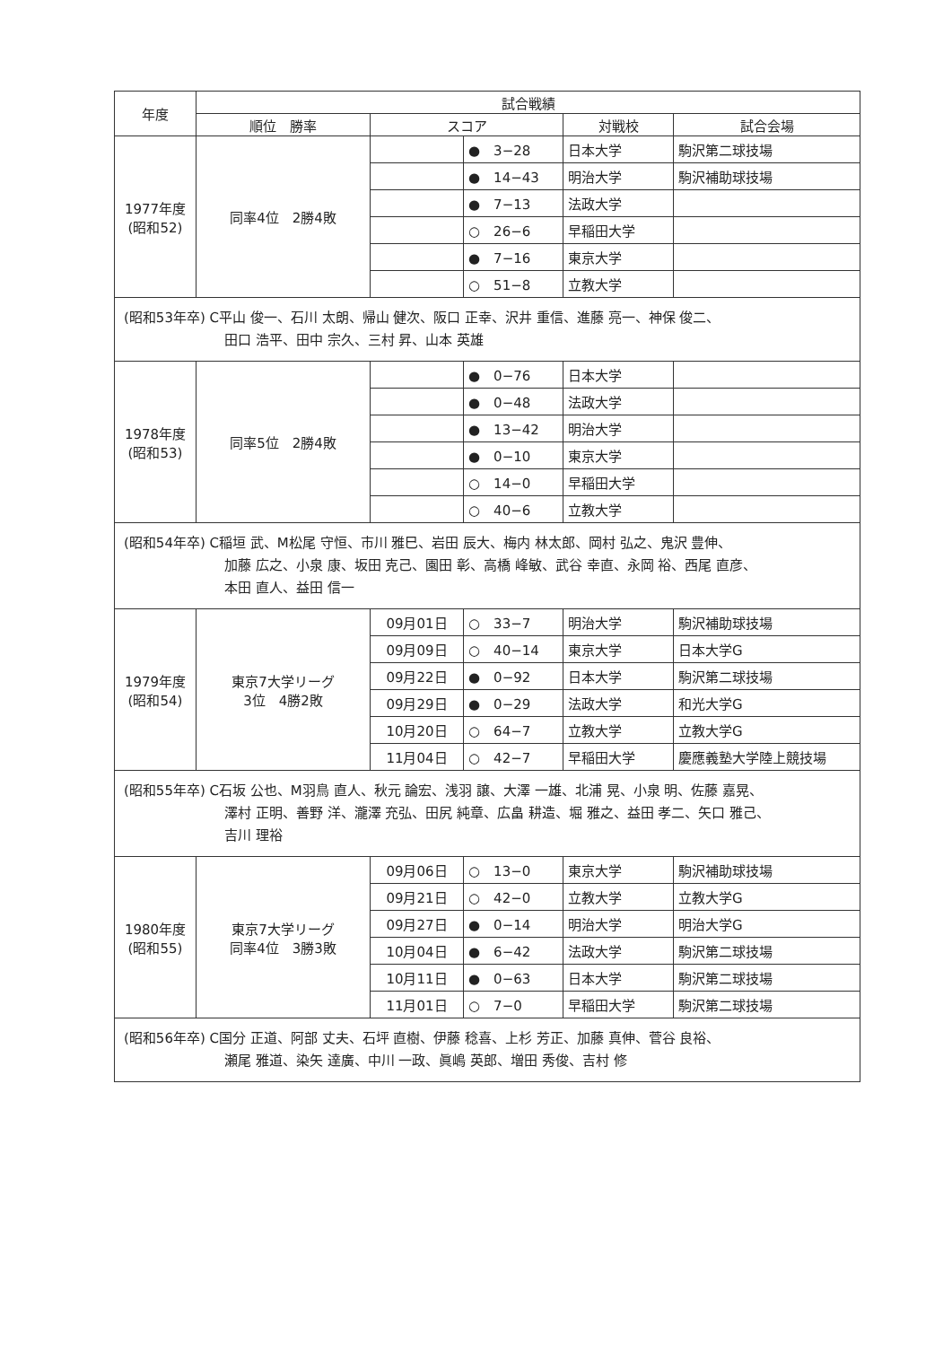| 年度 | 試合戦績 | | | | |
| --- | --- | --- | --- | --- | --- |
| | 順位 勝率 | スコア | | 対戦校 | 試合会場 |
| 1977年度 (昭和52) | 同率4位 2勝4敗 | | ● 3−28 | 日本大学 | 駒沢第二球技場 |
| | | | ● 14−43 | 明治大学 | 駒沢補助球技場 |
| | | | ● 7−13 | 法政大学 | |
| | | | ○ 26−6 | 早稲田大学 | |
| | | | ● 7−16 | 東京大学 | |
| | | | ○ 51−8 | 立教大学 | |
| (昭和53年卒) C平山 俊一、石川 太朗、帰山 健次、阪口 正幸、沢井 重信、進藤 亮一、神保 俊二、 田口 浩平、田中 宗久、三村 昇、山本 英雄 | | | | | |
| 1978年度 (昭和53) | 同率5位 2勝4敗 | | ● 0−76 | 日本大学 | |
| | | | ● 0−48 | 法政大学 | |
| | | | ● 13−42 | 明治大学 | |
| | | | ● 0−10 | 東京大学 | |
| | | | ○ 14−0 | 早稲田大学 | |
| | | | ○ 40−6 | 立教大学 | |
| (昭和54年卒) C稲垣 武、M松尾 守恒、市川 雅巳、岩田 辰大、梅内 林太郎、岡村 弘之、鬼沢 豊伸、 加藤 広之、小泉 康、坂田 克己、園田 彰、高橋 峰敏、武谷 幸直、永岡 裕、西尾 直彦、 本田 直人、益田 信一 | | | | | |
| 1979年度 (昭和54) | 東京7大学リーグ 3位 4勝2敗 | 09月01日 | ○ 33−7 | 明治大学 | 駒沢補助球技場 |
| | | 09月09日 | ○ 40−14 | 東京大学 | 日本大学G |
| | | 09月22日 | ● 0−92 | 日本大学 | 駒沢第二球技場 |
| | | 09月29日 | ● 0−29 | 法政大学 | 和光大学G |
| | | 10月20日 | ○ 64−7 | 立教大学 | 立教大学G |
| | | 11月04日 | ○ 42−7 | 早稲田大学 | 慶應義塾大学陸上競技場 |
| (昭和55年卒) C石坂 公也、M羽鳥 直人、秋元 論宏、浅羽 譲、大澤 一雄、北浦 晃、小泉 明、佐藤 嘉晃、 澤村 正明、善野 洋、瀧澤 充弘、田尻 純章、広畠 耕造、堀 雅之、益田 孝二、矢口 雅己、 吉川 理裕 | | | | | |
| 1980年度 (昭和55) | 東京7大学リーグ 同率4位 3勝3敗 | 09月06日 | ○ 13−0 | 東京大学 | 駒沢補助球技場 |
| | | 09月21日 | ○ 42−0 | 立教大学 | 立教大学G |
| | | 09月27日 | ● 0−14 | 明治大学 | 明治大学G |
| | | 10月04日 | ● 6−42 | 法政大学 | 駒沢第二球技場 |
| | | 10月11日 | ● 0−63 | 日本大学 | 駒沢第二球技場 |
| | | 11月01日 | ○ 7−0 | 早稲田大学 | 駒沢第二球技場 |
| (昭和56年卒) C国分 正道、阿部 丈夫、石坪 直樹、伊藤 稔喜、上杉 芳正、加藤 真伸、菅谷 良裕、 瀬尾 雅道、染矢 達廣、中川 一政、眞嶋 英郎、増田 秀俊、吉村 修 | | | | | |